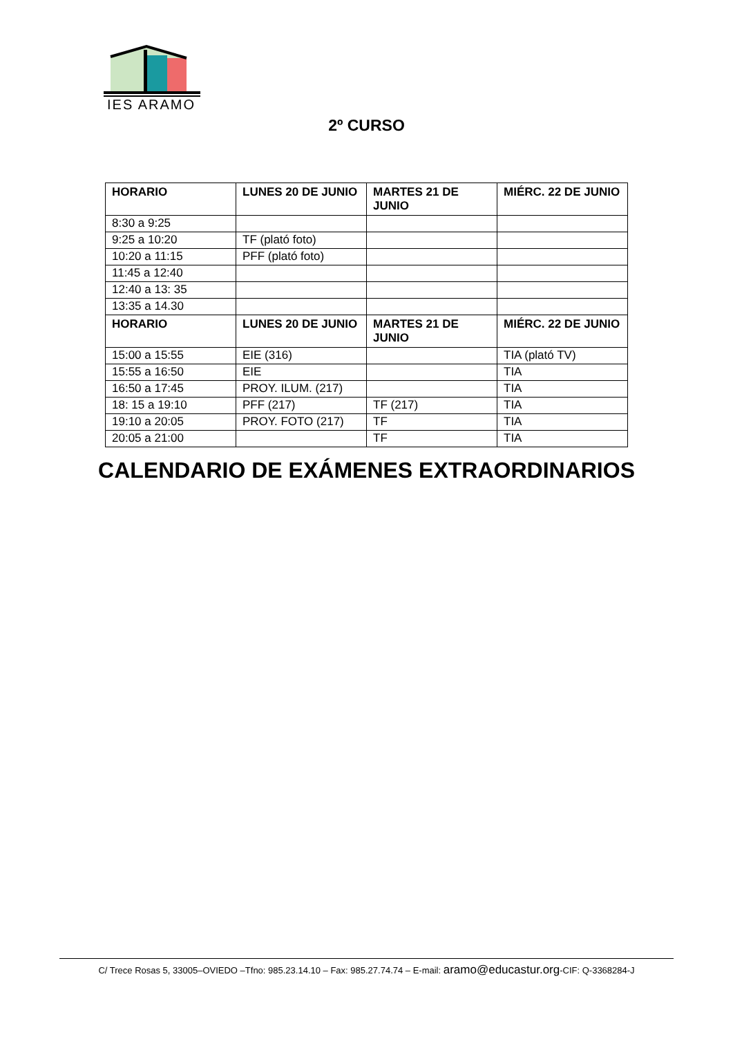IES ARAMO
2º CURSO
| HORARIO | LUNES 20 DE JUNIO | MARTES 21 DE JUNIO | MIÉRC. 22 DE JUNIO |
| --- | --- | --- | --- |
| 8:30 a 9:25 | | | |
| 9:25 a 10:20 | TF (plató foto) | | |
| 10:20 a 11:15 | PFF (plató foto) | | |
| 11:45 a 12:40 | | | |
| 12:40 a 13: 35 | | | |
| 13:35 a 14.30 | | | |
| HORARIO | LUNES 20 DE JUNIO | MARTES 21 DE JUNIO | MIÉRC. 22 DE JUNIO |
| 15:00 a 15:55 | EIE (316) | | TIA (plató TV) |
| 15:55 a 16:50 | EIE | | TIA |
| 16:50 a 17:45 | PROY. ILUM. (217) | | TIA |
| 18: 15 a 19:10 | PFF (217) | TF (217) | TIA |
| 19:10 a 20:05 | PROY. FOTO (217) | TF | TIA |
| 20:05 a 21:00 | | TF | TIA |
CALENDARIO DE EXÁMENES EXTRAORDINARIOS
C/ Trece Rosas 5, 33005–OVIEDO –Tfno: 985.23.14.10 – Fax: 985.27.74.74 – E-mail: aramo@educastur.org-CIF: Q-3368284-J